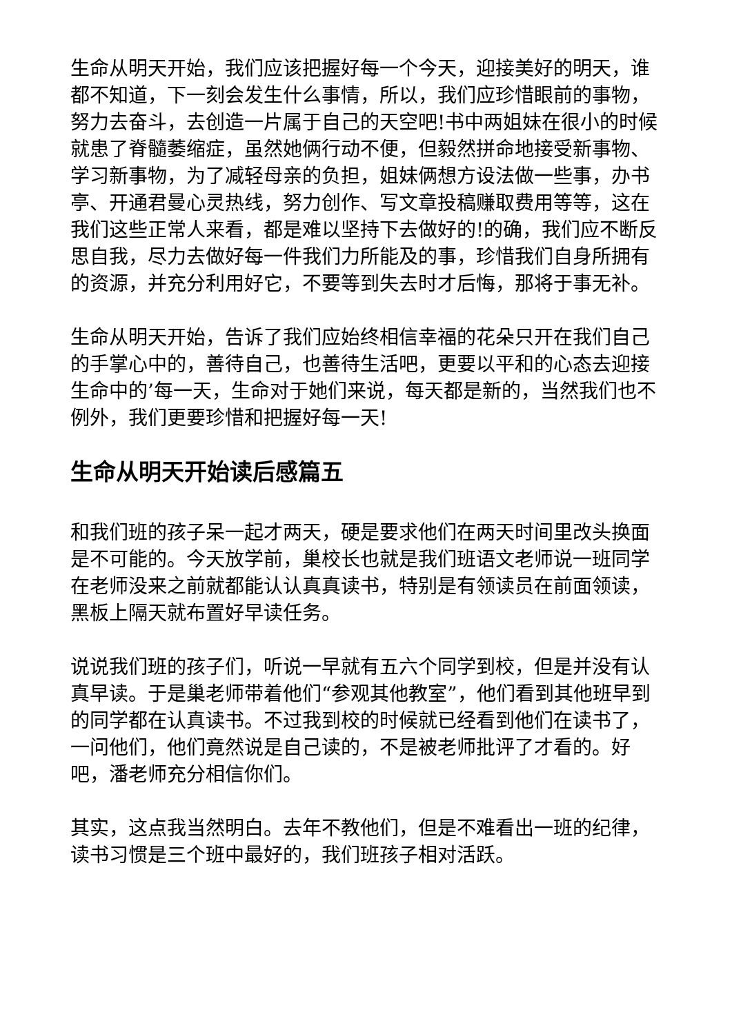生命从明天开始，我们应该把握好每一个今天，迎接美好的明天，谁都不知道，下一刻会发生什么事情，所以，我们应珍惜眼前的事物，努力去奋斗，去创造一片属于自己的天空吧!书中两姐妹在很小的时候就患了脊髓萎缩症，虽然她俩行动不便，但毅然拼命地接受新事物、学习新事物，为了减轻母亲的负担，姐妹俩想方设法做一些事，办书亭、开通君曼心灵热线，努力创作、写文章投稿赚取费用等等，这在我们这些正常人来看，都是难以坚持下去做好的!的确，我们应不断反思自我，尽力去做好每一件我们力所能及的事，珍惜我们自身所拥有的资源，并充分利用好它，不要等到失去时才后悔，那将于事无补。
生命从明天开始，告诉了我们应始终相信幸福的花朵只开在我们自己的手掌心中的，善待自己，也善待生活吧，更要以平和的心态去迎接生命中的’每一天，生命对于她们来说，每天都是新的，当然我们也不例外，我们更要珍惜和把握好每一天!
生命从明天开始读后感篇五
和我们班的孩子呆一起才两天，硬是要求他们在两天时间里改头换面是不可能的。今天放学前，巢校长也就是我们班语文老师说一班同学在老师没来之前就都能认认真真读书，特别是有领读员在前面领读，黑板上隔天就布置好早读任务。
说说我们班的孩子们，听说一早就有五六个同学到校，但是并没有认真早读。于是巢老师带着他们“参观其他教室”，他们看到其他班早到的同学都在认真读书。不过我到校的时候就已经看到他们在读书了，一问他们，他们竟然说是自己读的，不是被老师批评了才看的。好吧，潘老师充分相信你们。
其实，这点我当然明白。去年不教他们，但是不难看出一班的纪律，读书习惯是三个班中最好的，我们班孩子相对活跃。